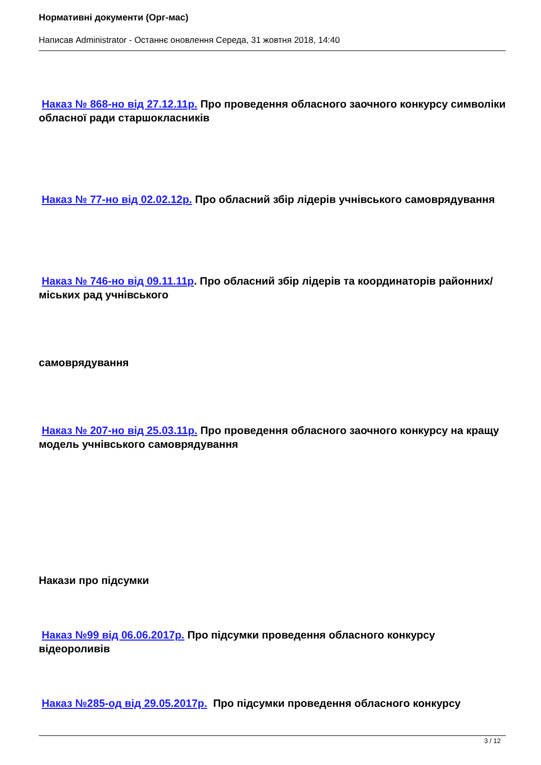Нормативні документи (Орг-мас)
Написав Administrator - Останнє оновлення Середа, 31 жовтня 2018, 14:40
Наказ № 868-но від 27.12.11р. Про проведення обласного заочного конкурсу символіки обласної ради старшокласників
Наказ № 77-но від 02.02.12р. Про обласний збір лідерів учнівського самоврядування
Наказ № 746-но від 09.11.11р. Про обласний збір лідерів та координаторів районних/міських рад учнівського
самоврядування
Наказ № 207-но від 25.03.11р. Про проведення обласного заочного конкурсу на кращу модель учнівського самоврядування
Накази про підсумки
Наказ №99 від 06.06.2017р. Про підсумки проведення обласного конкурсу відеороливів
Наказ №285-од від 29.05.2017р. Про підсумки проведення обласного конкурсу
3 / 12